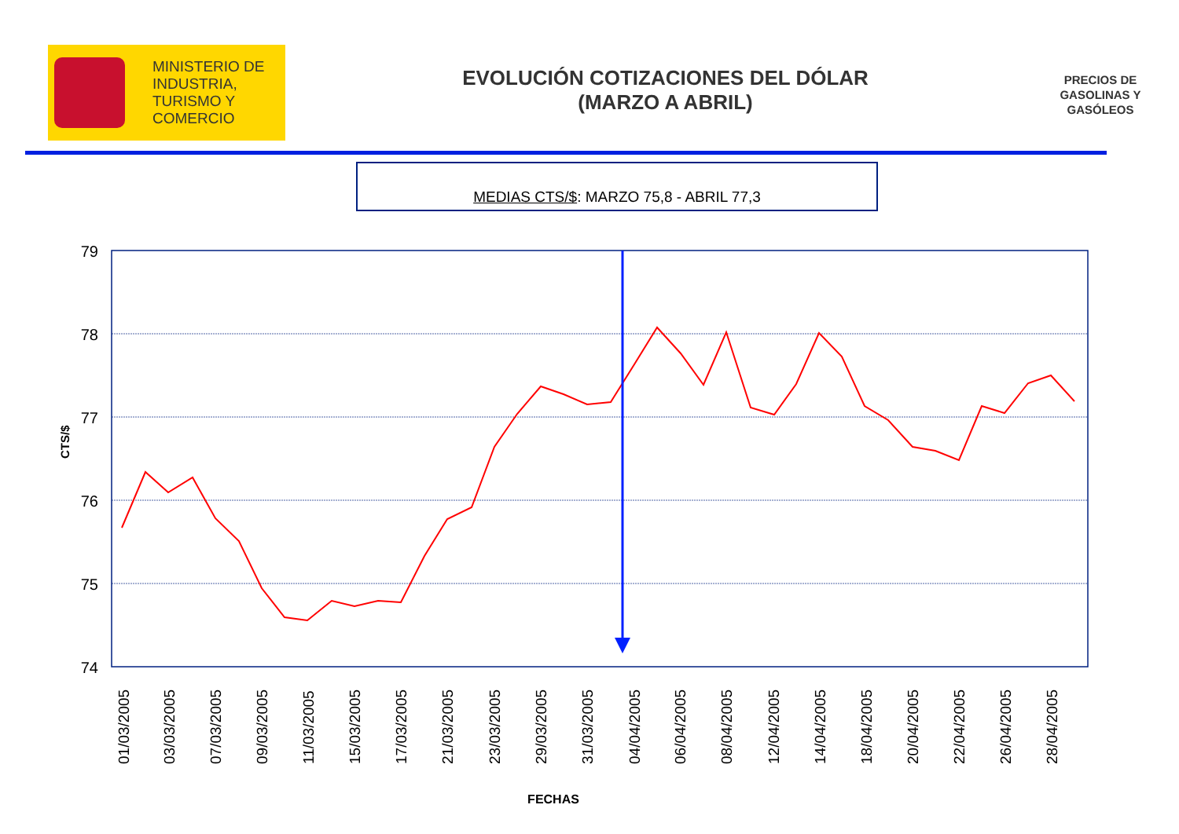MINISTERIO DE
INDUSTRIA,
TURISMO Y
COMERCIO
EVOLUCIÓN COTIZACIONES DEL DÓLAR
(MARZO A ABRIL)
PRECIOS DE GASOLINAS Y GASÓLEOS
MEDIAS CTS/$: MARZO 75,8 - ABRIL 77,3
79
78
77
76
75
74
CTS/$
01/03/2005
03/03/2005
07/03/2005
09/03/2005
11/03/2005
15/03/2005
17/03/2005
21/03/2005
23/03/2005
29/03/2005
31/03/2005
04/04/2005
06/04/2005
08/04/2005
12/04/2005
14/04/2005
18/04/2005
20/04/2005
22/04/2005
26/04/2005
28/04/2005
FECHAS